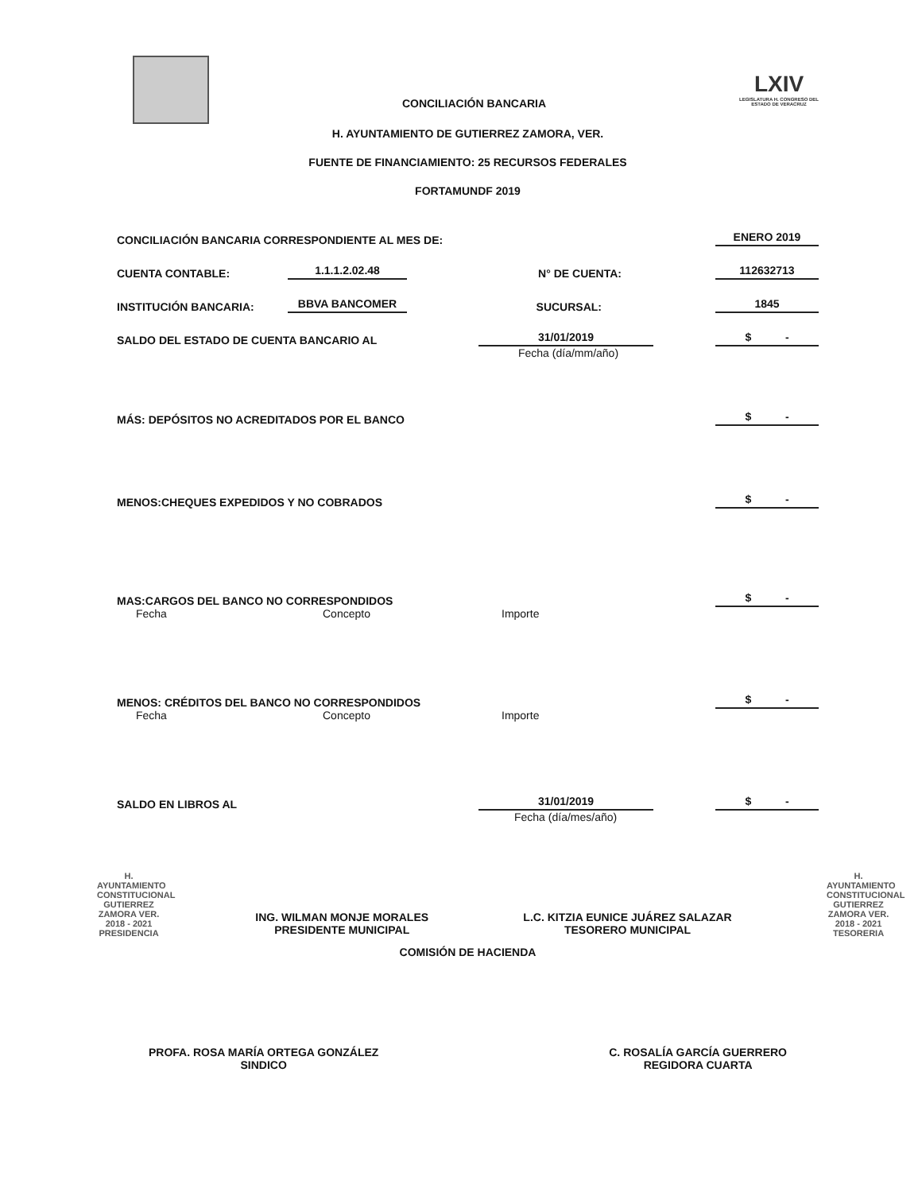CONCILIACIÓN BANCARIA
LXIV
LEGISLATURA H. CONGRESO DEL ESTADO DE VERACRUZ
H. AYUNTAMIENTO DE GUTIERREZ ZAMORA, VER.
FUENTE DE FINANCIAMIENTO: 25 RECURSOS FEDERALES
FORTAMUNDF 2019
CONCILIACIÓN BANCARIA CORRESPONDIENTE AL MES DE: ENERO 2019
CUENTA CONTABLE: 1.1.1.2.02.48 N° DE CUENTA: 112632713
INSTITUCIÓN BANCARIA: BBVA BANCOMER SUCURSAL: 1845
SALDO DEL ESTADO DE CUENTA BANCARIO AL 31/01/2019 $ -
Fecha (día/mm/año)
MÁS: DEPÓSITOS NO ACREDITADOS POR EL BANCO $ -
MENOS:CHEQUES EXPEDIDOS Y NO COBRADOS $ -
MAS:CARGOS DEL BANCO NO CORRESPONDIDOS $ -
Fecha Concepto Importe
MENOS: CRÉDITOS DEL BANCO NO CORRESPONDIDOS $ -
Fecha Concepto Importe
SALDO EN LIBROS AL 31/01/2019 $ -
Fecha (día/mes/año)
H. AYUNTAMIENTO CONSTITUCIONAL GUTIERREZ ZAMORA VER. 2018 - 2021 PRESIDENCIA
ING. WILMAN MONJE MORALES
PRESIDENTE MUNICIPAL
L.C. KITZIA EUNICE JUÁREZ SALAZAR
TESORERO MUNICIPAL
H. AYUNTAMIENTO CONSTITUCIONAL GUTIERREZ ZAMORA VER. 2018 - 2021 TESORERIA
COMISIÓN DE HACIENDA
PROFA. ROSA MARÍA ORTEGA GONZÁLEZ
SINDICO
C. ROSALÍA GARCÍA GUERRERO
REGIDORA CUARTA